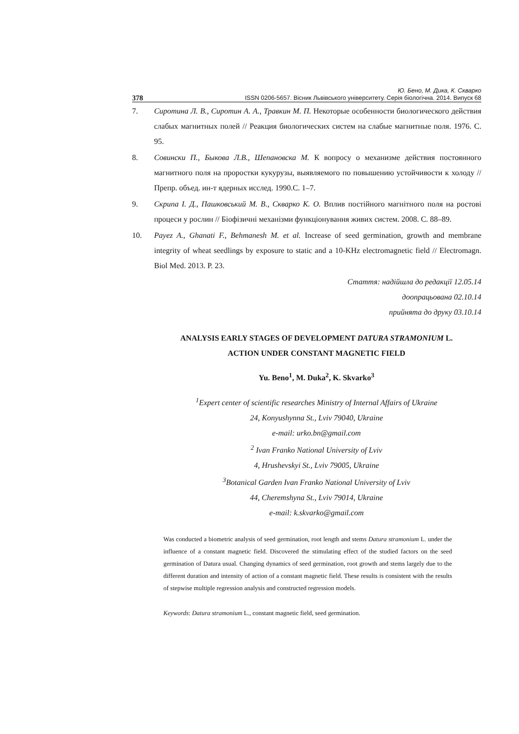Ю. Бено, М. Дика, К. Скварко
378 ISSN 0206-5657. Вісник Львівського університету. Серія біологічна. 2014. Випуск 68
7. Сиротина Л. В., Сиротин А. А., Травкин М. П. Некоторые особенности биологического действия слабых магнитных полей // Реакция биологических систем на слабые магнитные поля. 1976. С. 95.
8. Совински П., Быкова Л.В., Шепановска М. К вопросу о механизме действия постоянного магнитного поля на проростки кукурузы, выявляемого по повышению устойчивости к холоду // Препр. объед. ин-т ядерных исслед. 1990.С. 1–7.
9. Скрипа І. Д., Пашковський М. В., Скварко К. О. Вплив постійного магнітного поля на ростові процеси у рослин // Біофізичні механізми функціонування живих систем. 2008. С. 88–89.
10. Payez A., Ghanati F., Behmanesh M. et al. Increase of seed germination, growth and membrane integrity of wheat seedlings by exposure to static and a 10-KHz electromagnetic field // Electromagn. Biol Med. 2013. P. 23.
Стаття: надійшла до редакції 12.05.14
доопрацьована 02.10.14
прийнята до друку 03.10.14
ANALYSIS EARLY STAGES OF DEVELOPMENT DATURA STRAMONIUM L.
ACTION UNDER CONSTANT MAGNETIC FIELD
Yu. Beno<sup>1</sup>, M. Duka<sup>2</sup>, K. Skvarko<sup>3</sup>
<sup>1</sup> Expert center of scientific researches Ministry of Internal Affairs of Ukraine
24, Konyushynna St., Lviv 79040, Ukraine
e-mail: urko.bn@gmail.com
<sup>2</sup> Ivan Franko National University of Lviv
4, Hrushevskyi St., Lviv 79005, Ukraine
<sup>3</sup> Botanical Garden Ivan Franko National University of Lviv
44, Cheremshyna St., Lviv 79014, Ukraine
e-mail: k.skvarko@gmail.com
Was conducted a biometric analysis of seed germination, root length and stems Datura stramonium L. under the influence of a constant magnetic field. Discovered the stimulating effect of the studied factors on the seed germination of Datura usual. Changing dynamics of seed germination, root growth and stems largely due to the different duration and intensity of action of a constant magnetic field. These results is consistent with the results of stepwise multiple regression analysis and constructed regression models.
Keywords: Datura stramonium L., constant magnetic field, seed germination.